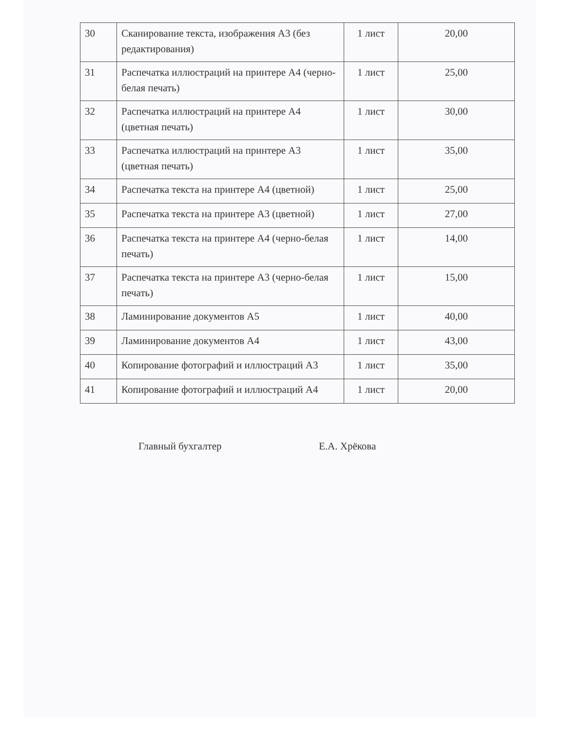| 30 | Сканирование текста, изображения А3 (без редактирования) | 1 лист | 20,00 |
| 31 | Распечатка иллюстраций на принтере А4 (черно-белая печать) | 1 лист | 25,00 |
| 32 | Распечатка иллюстраций на принтере А4 (цветная печать) | 1 лист | 30,00 |
| 33 | Распечатка иллюстраций на принтере А3 (цветная печать) | 1 лист | 35,00 |
| 34 | Распечатка текста на принтере А4 (цветной) | 1 лист | 25,00 |
| 35 | Распечатка текста на принтере А3 (цветной) | 1 лист | 27,00 |
| 36 | Распечатка текста на принтере А4 (черно-белая печать) | 1 лист | 14,00 |
| 37 | Распечатка текста на принтере А3 (черно-белая печать) | 1 лист | 15,00 |
| 38 | Ламинирование документов А5 | 1 лист | 40,00 |
| 39 | Ламинирование документов А4 | 1 лист | 43,00 |
| 40 | Копирование фотографий и иллюстраций А3 | 1 лист | 35,00 |
| 41 | Копирование фотографий и иллюстраций А4 | 1 лист | 20,00 |
Главный бухгалтер Е.А. Хрёкова